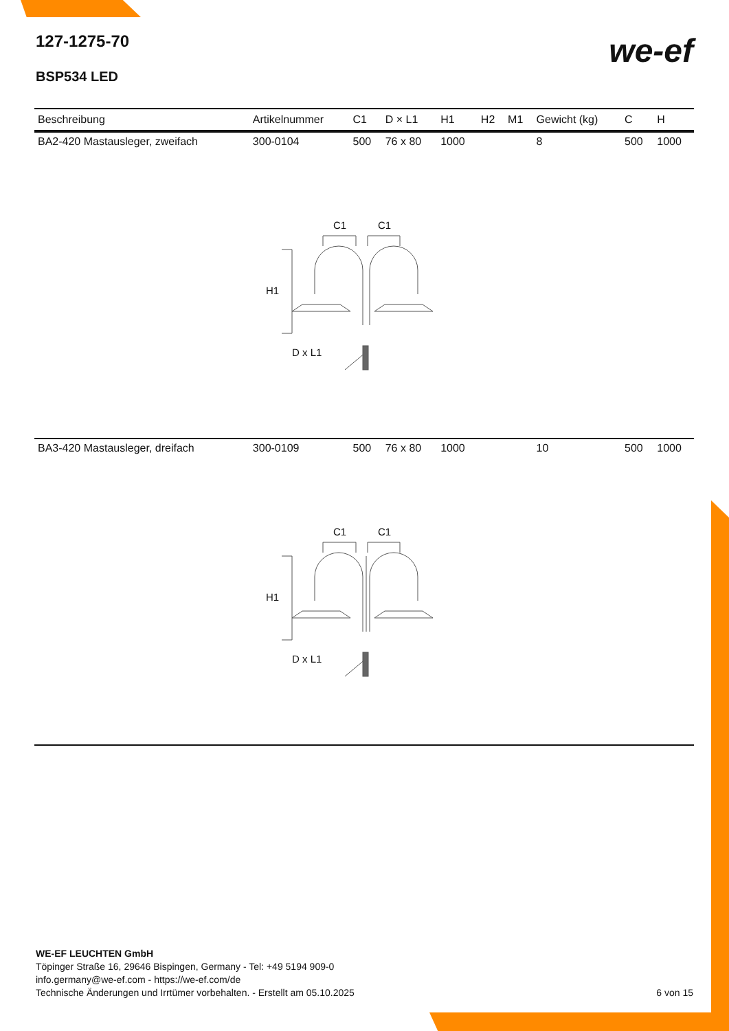127-1275-70
BSP534 LED
we-ef
| Beschreibung | Artikelnummer | C1 | D × L1 | H1 | H2 | M1 | Gewicht (kg) | C | H |
| --- | --- | --- | --- | --- | --- | --- | --- | --- | --- |
| BA2-420 Mastausleger, zweifach | 300-0104 | 500 | 76 x 80 | 1000 | | | 8 | 500 | 1000 |
| C1 C1 H1 D x L1 | | | | | | | | | |
| BA3-420 Mastausleger, dreifach | 300-0109 | 500 | 76 x 80 | 1000 | | | 10 | 500 | 1000 |
| C1 C1 H1 D x L1 | | | | | | | | | |
WE-EF LEUCHTEN GmbH
Töpinger Straße 16, 29646 Bispingen, Germany - Tel: +49 5194 909-0
info.germany@we-ef.com - https://we-ef.com/de
Technische Änderungen und Irrtümer vorbehalten. - Erstellt am 05.10.2025
6 von 15